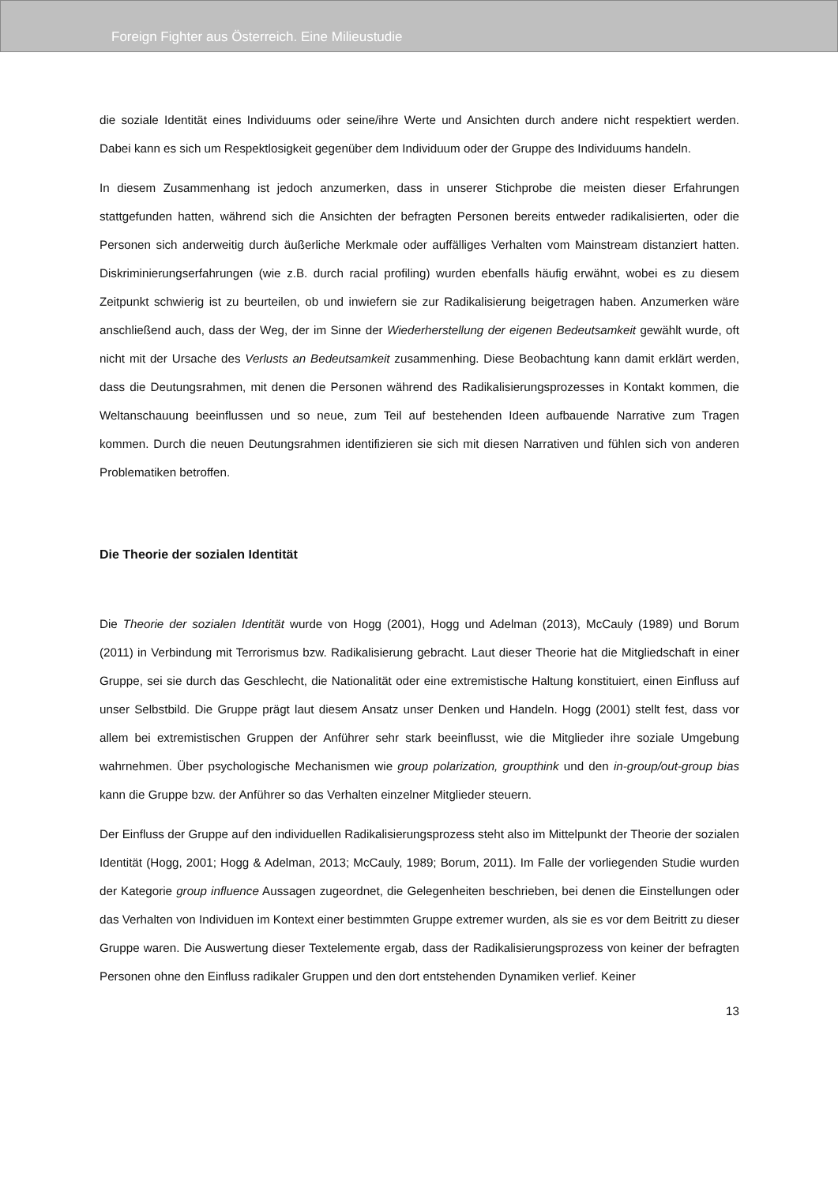Foreign Fighter aus Österreich. Eine Milieustudie
die soziale Identität eines Individuums oder seine/ihre Werte und Ansichten durch andere nicht respektiert werden. Dabei kann es sich um Respektlosigkeit gegenüber dem Individuum oder der Gruppe des Individuums handeln.
In diesem Zusammenhang ist jedoch anzumerken, dass in unserer Stichprobe die meisten dieser Erfahrungen stattgefunden hatten, während sich die Ansichten der befragten Personen bereits entweder radikalisierten, oder die Personen sich anderweitig durch äußerliche Merkmale oder auffälliges Verhalten vom Mainstream distanziert hatten. Diskriminierungserfahrungen (wie z.B. durch racial profiling) wurden ebenfalls häufig erwähnt, wobei es zu diesem Zeitpunkt schwierig ist zu beurteilen, ob und inwiefern sie zur Radikalisierung beigetragen haben. Anzumerken wäre anschließend auch, dass der Weg, der im Sinne der Wiederherstellung der eigenen Bedeutsamkeit gewählt wurde, oft nicht mit der Ursache des Verlusts an Bedeutsamkeit zusammenhing. Diese Beobachtung kann damit erklärt werden, dass die Deutungsrahmen, mit denen die Personen während des Radikalisierungsprozesses in Kontakt kommen, die Weltanschauung beeinflussen und so neue, zum Teil auf bestehenden Ideen aufbauende Narrative zum Tragen kommen. Durch die neuen Deutungsrahmen identifizieren sie sich mit diesen Narrativen und fühlen sich von anderen Problematiken betroffen.
Die Theorie der sozialen Identität
Die Theorie der sozialen Identität wurde von Hogg (2001), Hogg und Adelman (2013), McCauly (1989) und Borum (2011) in Verbindung mit Terrorismus bzw. Radikalisierung gebracht. Laut dieser Theorie hat die Mitgliedschaft in einer Gruppe, sei sie durch das Geschlecht, die Nationalität oder eine extremistische Haltung konstituiert, einen Einfluss auf unser Selbstbild. Die Gruppe prägt laut diesem Ansatz unser Denken und Handeln. Hogg (2001) stellt fest, dass vor allem bei extremistischen Gruppen der Anführer sehr stark beeinflusst, wie die Mitglieder ihre soziale Umgebung wahrnehmen. Über psychologische Mechanismen wie group polarization, groupthink und den in-group/out-group bias kann die Gruppe bzw. der Anführer so das Verhalten einzelner Mitglieder steuern.
Der Einfluss der Gruppe auf den individuellen Radikalisierungsprozess steht also im Mittelpunkt der Theorie der sozialen Identität (Hogg, 2001; Hogg & Adelman, 2013; McCauly, 1989; Borum, 2011). Im Falle der vorliegenden Studie wurden der Kategorie group influence Aussagen zugeordnet, die Gelegenheiten beschrieben, bei denen die Einstellungen oder das Verhalten von Individuen im Kontext einer bestimmten Gruppe extremer wurden, als sie es vor dem Beitritt zu dieser Gruppe waren. Die Auswertung dieser Textelemente ergab, dass der Radikalisierungsprozess von keiner der befragten Personen ohne den Einfluss radikaler Gruppen und den dort entstehenden Dynamiken verlief. Keiner
13